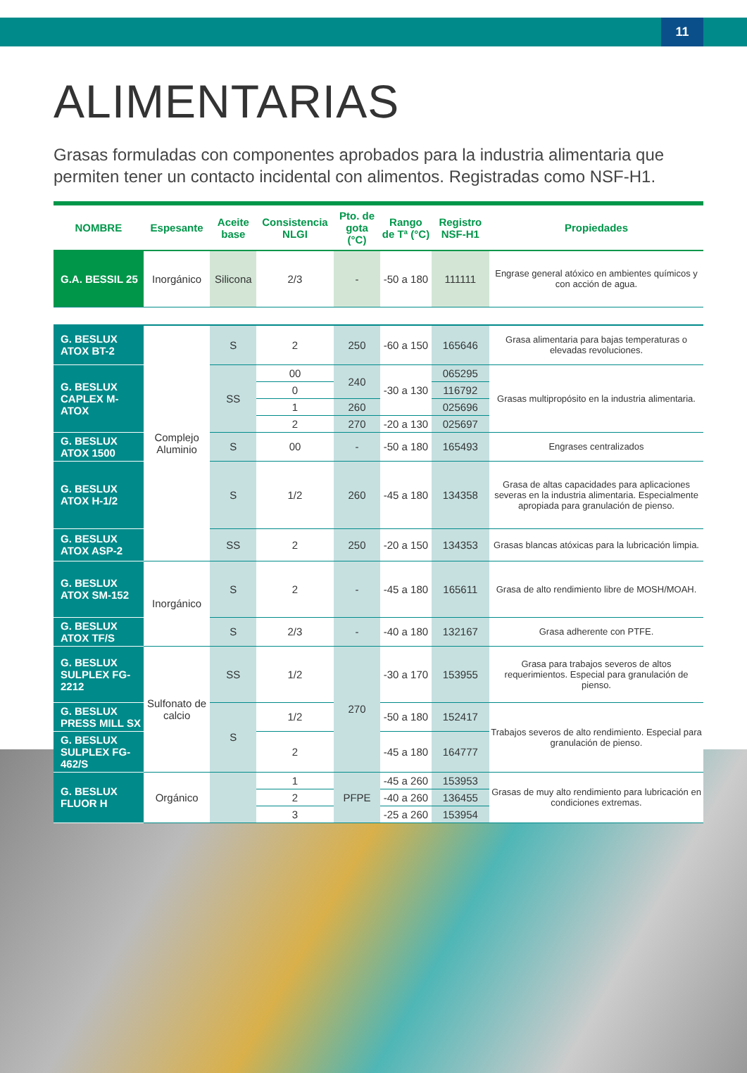11
ALIMENTARIAS
Grasas formuladas con componentes aprobados para la industria alimentaria que permiten tener un contacto incidental con alimentos. Registradas como NSF-H1.
| NOMBRE | Espesante | Aceite base | Consistencia NLGI | Pto. de gota (°C) | Rango de Tª (°C) | Registro NSF-H1 | Propiedades |
| --- | --- | --- | --- | --- | --- | --- | --- |
| G.A. BESSIL 25 | Inorgánico | Silicona | 2/3 | - | -50 a 180 | 111111 | Engrase general atóxico en ambientes químicos y con acción de agua. |
| G. BESLUX ATOX BT-2 | Complejo Aluminio | S | 2 | 250 | -60 a 150 | 165646 | Grasa alimentaria para bajas temperaturas o elevadas revoluciones. |
| G. BESLUX CAPLEX M- ATOX | | SS | 00 | 240 | -30 a 130 | 065295 | Grasas multipropósito en la industria alimentaria. |
| | | | 0 | | | 116792 | |
| | | | 1 | 260 | | 025696 | |
| | | | 2 | 270 | -20 a 130 | 025697 | |
| G. BESLUX ATOX 1500 | | S | 00 | - | -50 a 180 | 165493 | Engrases centralizados |
| G. BESLUX ATOX H-1/2 | | S | 1/2 | 260 | -45 a 180 | 134358 | Grasa de altas capacidades para aplicaciones severas en la industria alimentaria. Especialmente apropiada para granulación de pienso. |
| G. BESLUX ATOX ASP-2 | | SS | 2 | 250 | -20 a 150 | 134353 | Grasas blancas atóxicas para la lubricación limpia. |
| G. BESLUX ATOX SM-152 | Inorgánico | S | 2 | - | -45 a 180 | 165611 | Grasa de alto rendimiento libre de MOSH/MOAH. |
| G. BESLUX ATOX TF/S | | S | 2/3 | - | -40 a 180 | 132167 | Grasa adherente con PTFE. |
| G. BESLUX SULPLEX FG-2212 | Sulfonato de calcio | SS | 1/2 | 270 | -30 a 170 | 153955 | Grasa para trabajos severos de altos requerimientos. Especial para granulación de pienso. |
| G. BESLUX PRESS MILL SX | | S | 1/2 | | -50 a 180 | 152417 | Trabajos severos de alto rendimiento. Especial para granulación de pienso. |
| G. BESLUX SULPLEX FG-462/S | | | 2 | | -45 a 180 | 164777 | |
| G. BESLUX FLUOR H | Orgánico | | 1 | PFPE | -45 a 260 | 153953 | Grasas de muy alto rendimiento para lubricación en condiciones extremas. |
| | | | 2 | | -40 a 260 | 136455 | |
| | | | 3 | | -25 a 260 | 153954 | |